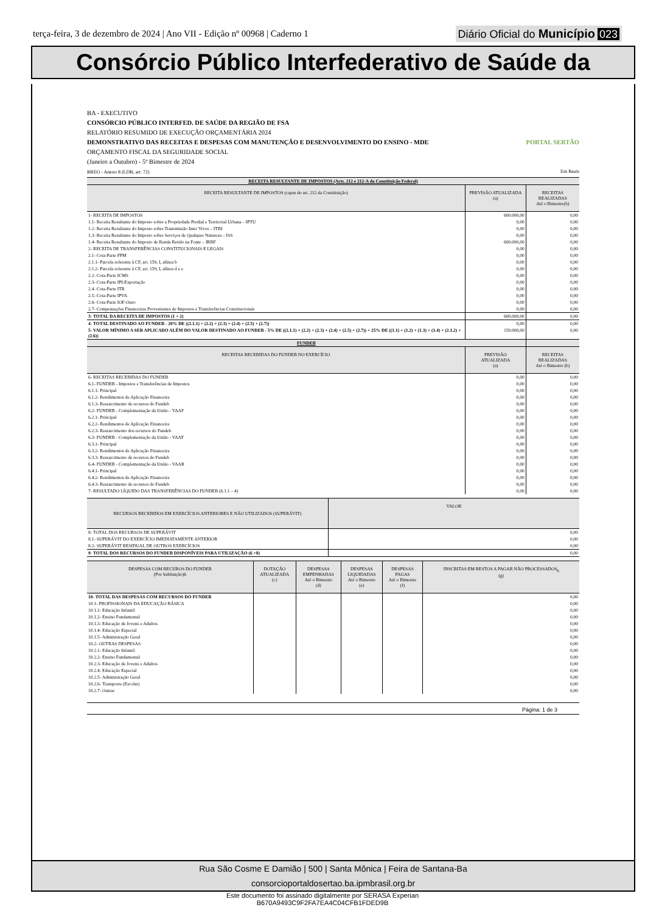terça-feira, 3 de dezembro de 2024 | Ano VII - Edição nº 00968 | Caderno 1
Diário Oficial do Município 023
Consórcio Público Interfederativo de Saúde da
BA - EXECUTIVO
CONSÓRCIO PÚBLICO INTERFED. DE SAÚDE DA REGIÃO DE FSA
RELATÓRIO RESUMIDO DE EXECUÇÃO ORÇAMENTÁRIA 2024
DEMONSTRATIVO DAS RECEITAS E DESPESAS COM MANUTENÇÃO E DESENVOLVIMENTO DO ENSINO - MDE PORTAL SERTÃO
ORÇAMENTO FISCAL DA SEGURIDADE SOCIAL
(Janeiro a Outubro) - 5º Bimestre de 2024
RREO - Anexo 8 (LDB, art. 72) Em Reais
| RECEITA RESULTANTE DE IMPOSTOS (Arts. 212 e 212-A da Constituição Federal) | | |
| --- | --- | --- |
| RECEITA RESULTANTE DE IMPOSTOS (caput do art. 212 da Constituição) | PREVISÃO ATUALIZADA (a) | RECEITAS REALIZADAS Até o Bimestre(b) |
| 1- RECEITA DE IMPOSTOS | 600.000,00 | 0,00 |
| 1.1- Receita Resultante do Imposto sobre a Propriedade Predial e Territorial Urbana – IPTU | 0,00 | 0,00 |
| 1.2- Receita Resultante do Imposto sobre Transmissão Inter Vivos – ITBI | 0,00 | 0,00 |
| 1.3- Receita Resultante do Imposto sobre Serviços de Qualquer Natureza – ISS | 0,00 | 0,00 |
| 1.4- Receita Resultante do Imposto de Renda Retido na Fonte – IRRF | 600.000,00 | 0,00 |
| 2- RECEITA DE TRANSFERÊNCIAS CONSTITUCIONAIS E LEGAIS | 0,00 | 0,00 |
| 2.1- Cota-Parte FPM | 0,00 | 0,00 |
| 2.1.1- Parcela referente à CF, art. 159, I, alínea b | 0,00 | 0,00 |
| 2.1.2- Parcela referente à CF, art. 159, I, alínea d e e | 0,00 | 0,00 |
| 2.2- Cota-Parte ICMS | 0,00 | 0,00 |
| 2.3- Cota-Parte IPI-Exportação | 0,00 | 0,00 |
| 2.4- Cota-Parte ITR | 0,00 | 0,00 |
| 2.5- Cota-Parte IPVA | 0,00 | 0,00 |
| 2.6- Cota-Parte IOF-Ouro | 0,00 | 0,00 |
| 2.7- Compensações Financeiras Provenientes de Impostos e Transferências Constitucionais | 0,00 | 0,00 |
| 3- TOTAL DA RECEITA DE IMPOSTOS (1 + 2) | 600.000,00 | 0,00 |
| 4- TOTAL DESTINADO AO FUNDEB - 20% DE ((2.1.1) + (2.2) + (2.3) + (2.4) + (2.5) + (2.7)) | 0,00 | 0,00 |
| 5- VALOR MÍNIMO A SER APLICADO ALÉM DO VALOR DESTINADO AO FUNDEB - 5% DE ((2.1.1) + (2.2) + (2.3) + (2.4) + (2.5) + (2.7)) + 25% DE ((1.1) + (1.2) + (1.3) + (1.4) + (2.1.2) + (2.6)) | 150.000,00 | 0,00 |
| FUNDEB | | |
| RECEITAS RECEBIDAS DO FUNDEB NO EXERCÍCIO | PREVISÃO ATUALIZADA (a) | RECEITAS REALIZADAS Até o Bimestre (b) |
| 6- RECEITAS RECEBIDAS DO FUNDEB | 0,00 | 0,00 |
| 6.1- FUNDEB - Impostos e Transferências de Impostos | 0,00 | 0,00 |
| 6.1.1- Principal | 0,00 | 0,00 |
| 6.1.2- Rendimentos de Aplicação Financeira | 0,00 | 0,00 |
| 6.1.3- Ressarcimento de recursos do Fundeb | 0,00 | 0,00 |
| 6.2- FUNDEB - Complementação da União - VAAF | 0,00 | 0,00 |
| 6.2.1- Principal | 0,00 | 0,00 |
| 6.2.2- Rendimentos de Aplicação Financeira | 0,00 | 0,00 |
| 6.2.3- Ressarcimento dos recursos do Fundeb | 0,00 | 0,00 |
| 6.3- FUNDEB - Complementação da União - VAAT | 0,00 | 0,00 |
| 6.3.1- Principal | 0,00 | 0,00 |
| 6.3.2- Rendimentos de Aplicação Financeira | 0,00 | 0,00 |
| 6.3.3- Ressarcimento de recursos do Fundeb | 0,00 | 0,00 |
| 6.4- FUNDEB - Complementação da União - VAAR | 0,00 | 0,00 |
| 6.4.1- Principal | 0,00 | 0,00 |
| 6.4.2- Rendimentos de Aplicação Financeira | 0,00 | 0,00 |
| 6.4.3- Ressarcimento de recursos do Fundeb | 0,00 | 0,00 |
| 7- RESULTADO LÍQUIDO DAS TRANSFERÊNCIAS DO FUNDEB (6.1.1 – 4) | 0,00 | 0,00 |
| RECURSOS RECEBIDOS EM EXERCÍCIOS ANTERIORES E NÃO UTILIZADOS (SUPERÁVIT) | VALOR |
| --- | --- |
| 8- TOTAL DOS RECURSOS DE SUPERÁVIT | 0,00 |
| 8.1- SUPERÁVIT DO EXERCÍCIO IMEDIATAMENTE ANTERIOR | 0,00 |
| 8.2- SUPERÁVIT RESIDUAL DE OUTROS EXERCÍCIOS | 0,00 |
| 9- TOTAL DOS RECURSOS DO FUNDEB DISPONÍVEIS PARA UTILIZAÇÃO (6 +8) | 0,00 |
| DESPESAS COM RECUROS DO FUNDEB (Por Subfunção)6 | DOTAÇÃO ATUALIZADA (c) | DESPESAS EMPENHADAS Até o Bimestre (d) | DESPESAS LIQUIDADAS Até o Bimestre (e) | DESPESAS PAGAS Até o Bimestre (f) | INSCRITAS EM RESTOS A PAGAR NÃO PROCESSADOS<sub>6</sub> (g) |
| --- | --- | --- | --- | --- | --- |
| 10- TOTAL DAS DESPESAS COM RECURSOS DO FUNDEB | | | | | 0,00 |
| 10.1- PROFISSIONAIS DA EDUCAÇÃO BÁSICA | | | | | 0,00 |
| 10.1.1- Educação Infantil | | | | | 0,00 |
| 10.1.2- Ensino Fundamental | | | | | 0,00 |
| 10.1.3- Educação de Jovens e Adultos | | | | | 0,00 |
| 10.1.4- Educação Especial | | | | | 0,00 |
| 10.1.5- Administração Geral | | | | | 0,00 |
| 10.2- OUTRAS DESPESAS | | | | | 0,00 |
| 10.2.1- Educação Infantil | | | | | 0,00 |
| 10.2.2- Ensino Fundamental | | | | | 0,00 |
| 10.2.3- Educação de Jovens e Adultos | | | | | 0,00 |
| 10.2.4- Educação Especial | | | | | 0,00 |
| 10.2.5- Administração Geral | | | | | 0,00 |
| 10.2.6- Transporte (Escolar) | | | | | 0,00 |
| 10.2.7- Outras | | | | | 0,00 |
Página: 1 de 3
Rua São Cosme E Damião | 500 | Santa Mônica | Feira de Santana-Ba
consorcioportaldosertao.ba.ipmbrasil.org.br
Este documento foi assinado digitalmente por SERASA Experian
B670A9493C9F2FA7EA4C04CFB1FDED9B